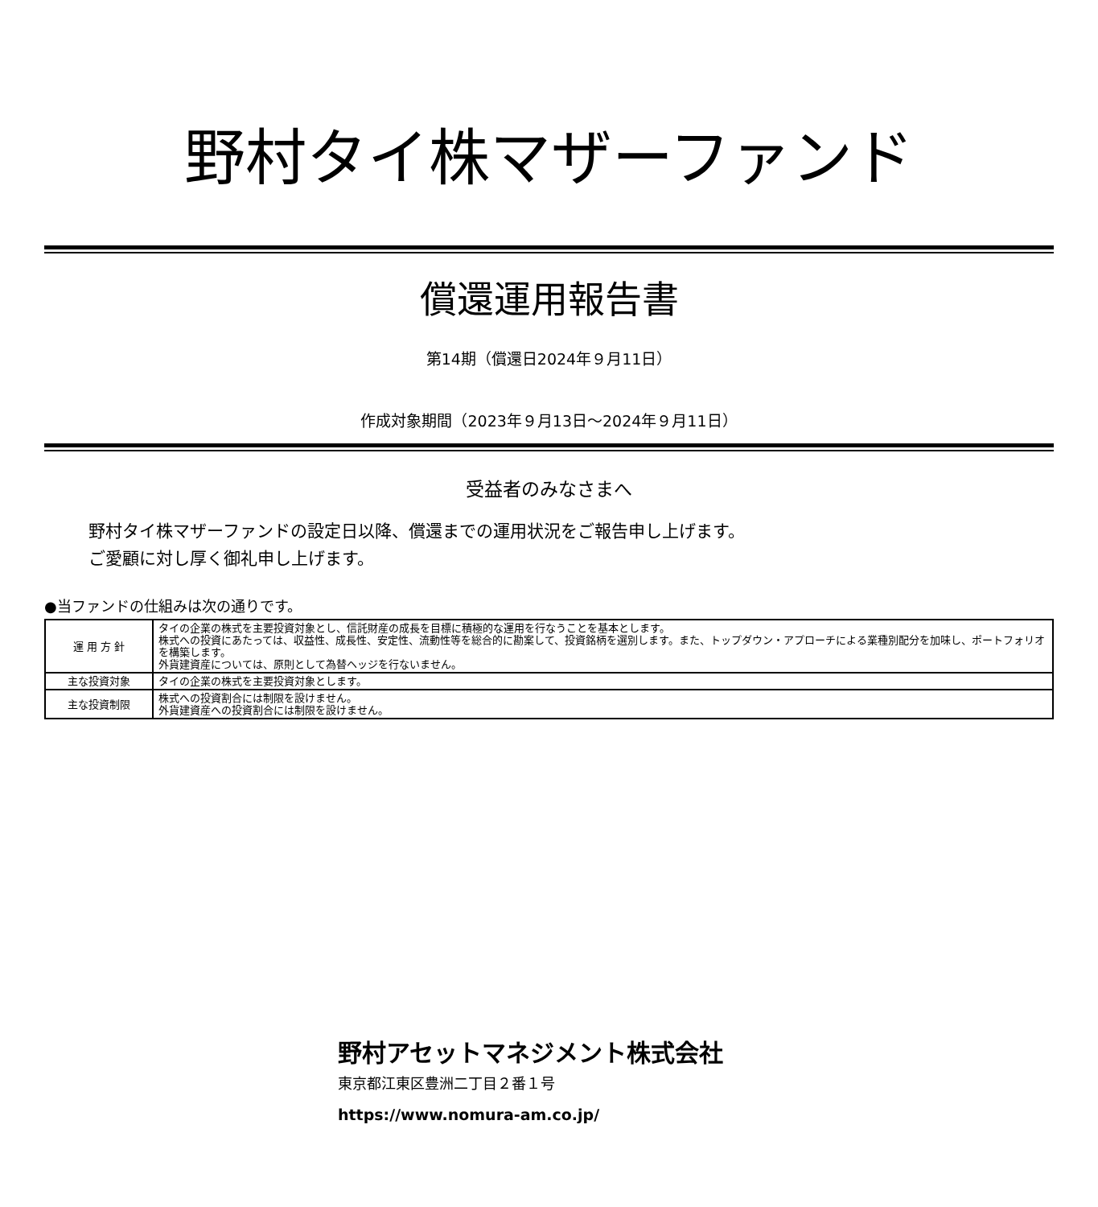野村タイ株マザーファンド
償還運用報告書
第14期（償還日2024年９月11日）
作成対象期間（2023年９月13日～2024年９月11日）
受益者のみなさまへ
野村タイ株マザーファンドの設定日以降、償還までの運用状況をご報告申し上げます。
ご愛顧に対し厚く御礼申し上げます。
●当ファンドの仕組みは次の通りです。
| 運 用 方 針 | タイの企業の株式を主要投資対象とし、信託財産の成長を目標に積極的な運用を行なうことを基本とします。 株式への投資にあたっては、収益性、成長性、安定性、流動性等を総合的に勘案して、投資銘柄を選別します。また、トップダウン・アプローチによる業種別配分を加味し、ポートフォリオを構築します。 外貨建資産については、原則として為替ヘッジを行ないません。 |
| 主な投資対象 | タイの企業の株式を主要投資対象とします。 |
| 主な投資制限 | 株式への投資割合には制限を設けません。 外貨建資産への投資割合には制限を設けません。 |
野村アセットマネジメント株式会社
東京都江東区豊洲二丁目２番１号
https://www.nomura-am.co.jp/